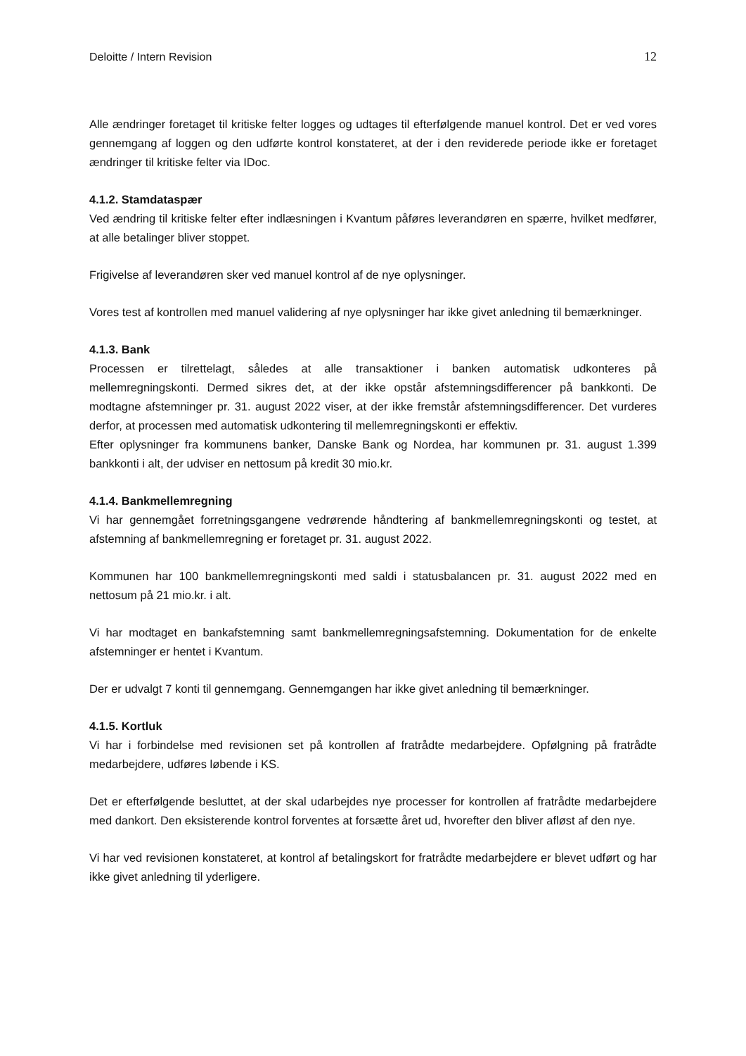Deloitte / Intern Revision 12
Alle ændringer foretaget til kritiske felter logges og udtages til efterfølgende manuel kontrol. Det er ved vores gennemgang af loggen og den udførte kontrol konstateret, at der i den reviderede periode ikke er foretaget ændringer til kritiske felter via IDoc.
4.1.2. Stamdataspær
Ved ændring til kritiske felter efter indlæsningen i Kvantum påføres leverandøren en spærre, hvilket medfører, at alle betalinger bliver stoppet.
Frigivelse af leverandøren sker ved manuel kontrol af de nye oplysninger.
Vores test af kontrollen med manuel validering af nye oplysninger har ikke givet anledning til bemærkninger.
4.1.3. Bank
Processen er tilrettelagt, således at alle transaktioner i banken automatisk udkonteres på mellemregningskonti. Dermed sikres det, at der ikke opstår afstemningsdifferencer på bankkonti. De modtagne afstemninger pr. 31. august 2022 viser, at der ikke fremstår afstemningsdifferencer. Det vurderes derfor, at processen med automatisk udkontering til mellemregningskonti er effektiv.
Efter oplysninger fra kommunens banker, Danske Bank og Nordea, har kommunen pr. 31. august 1.399 bankkonti i alt, der udviser en nettosum på kredit 30 mio.kr.
4.1.4. Bankmellemregning
Vi har gennemgået forretningsgangene vedrørende håndtering af bankmellemregningskonti og testet, at afstemning af bankmellemregning er foretaget pr. 31. august 2022.
Kommunen har 100 bankmellemregningskonti med saldi i statusbalancen pr. 31. august 2022 med en nettosum på 21 mio.kr. i alt.
Vi har modtaget en bankafstemning samt bankmellemregningsafstemning. Dokumentation for de enkelte afstemninger er hentet i Kvantum.
Der er udvalgt 7 konti til gennemgang. Gennemgangen har ikke givet anledning til bemærkninger.
4.1.5. Kortluk
Vi har i forbindelse med revisionen set på kontrollen af fratrådte medarbejdere. Opfølgning på fratrådte medarbejdere, udføres løbende i KS.
Det er efterfølgende besluttet, at der skal udarbejdes nye processer for kontrollen af fratrådte medarbejdere med dankort. Den eksisterende kontrol forventes at forsætte året ud, hvorefter den bliver afløst af den nye.
Vi har ved revisionen konstateret, at kontrol af betalingskort for fratrådte medarbejdere er blevet udført og har ikke givet anledning til yderligere.